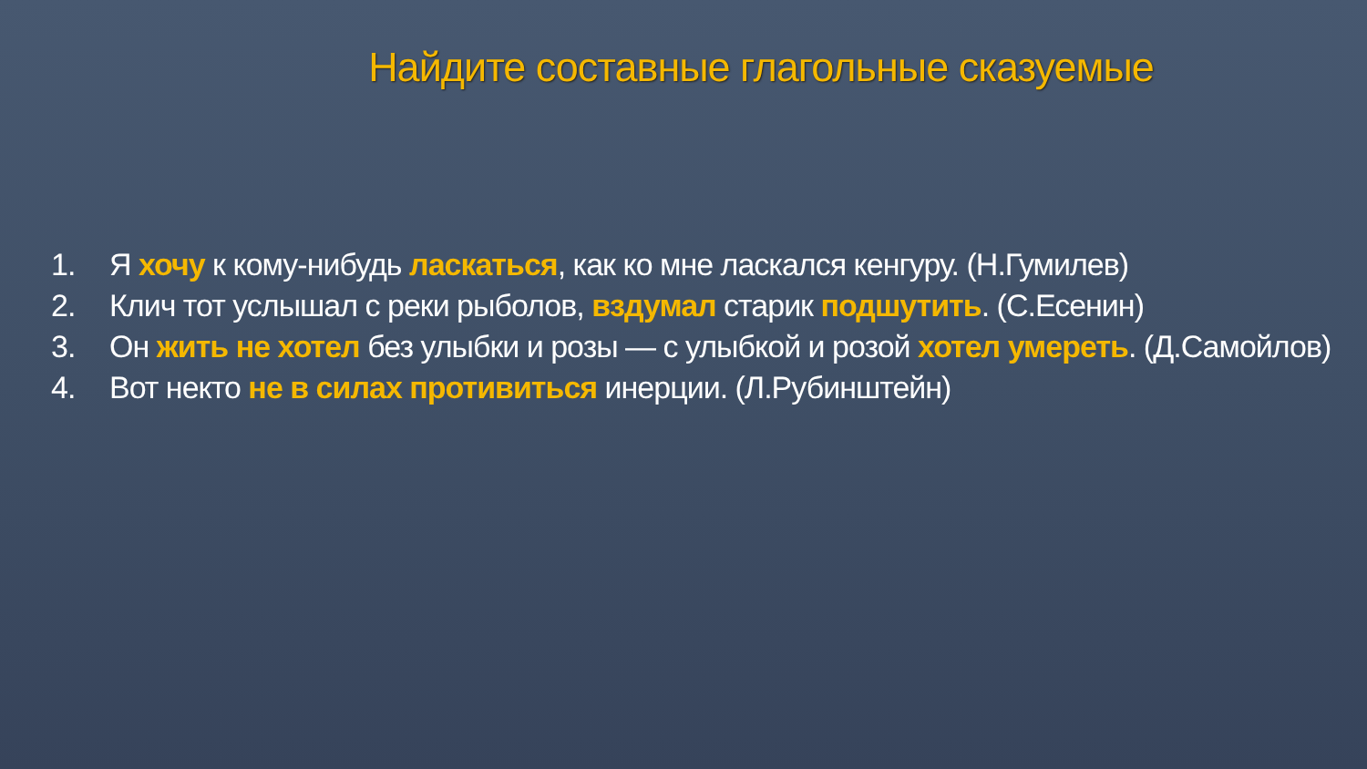Найдите составные глагольные сказуемые
1. Я хочу к кому-нибудь ласкаться, как ко мне ласкался кенгуру. (Н.Гумилев)
2. Клич тот услышал с реки рыболов, вздумал старик подшутить. (С.Есенин)
3. Он жить не хотел без улыбки и розы — с улыбкой и розой хотел умереть. (Д.Самойлов)
4. Вот некто не в силах противиться инерции. (Л.Рубинштейн)